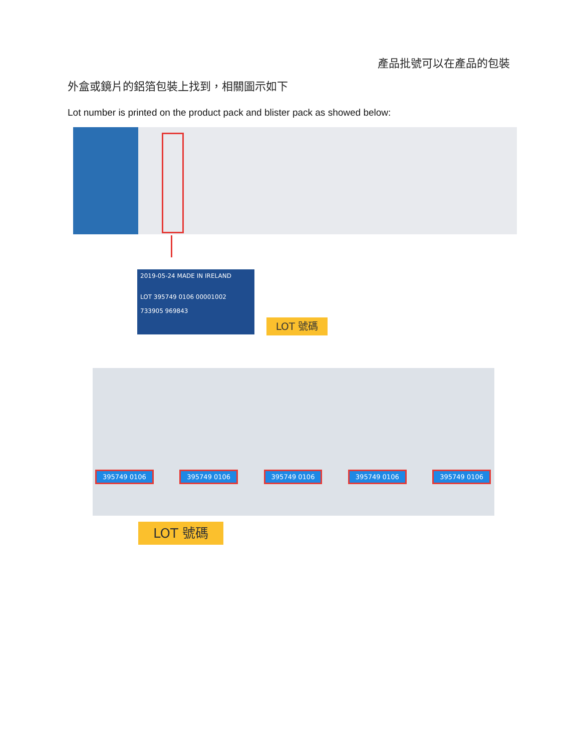產品批號可以在產品的包裝
外盒或鏡片的鋁箔包裝上找到，相關圖示如下
Lot number is printed on the product pack and blister pack as showed below:
2019-05-24 MADE IN IRELAND
LOT 395749 0106 00001002
733905 969843
LOT 號碼
395749 0106 395749 0106 395749 0106 395749 0106 395749 0106
LOT 號碼